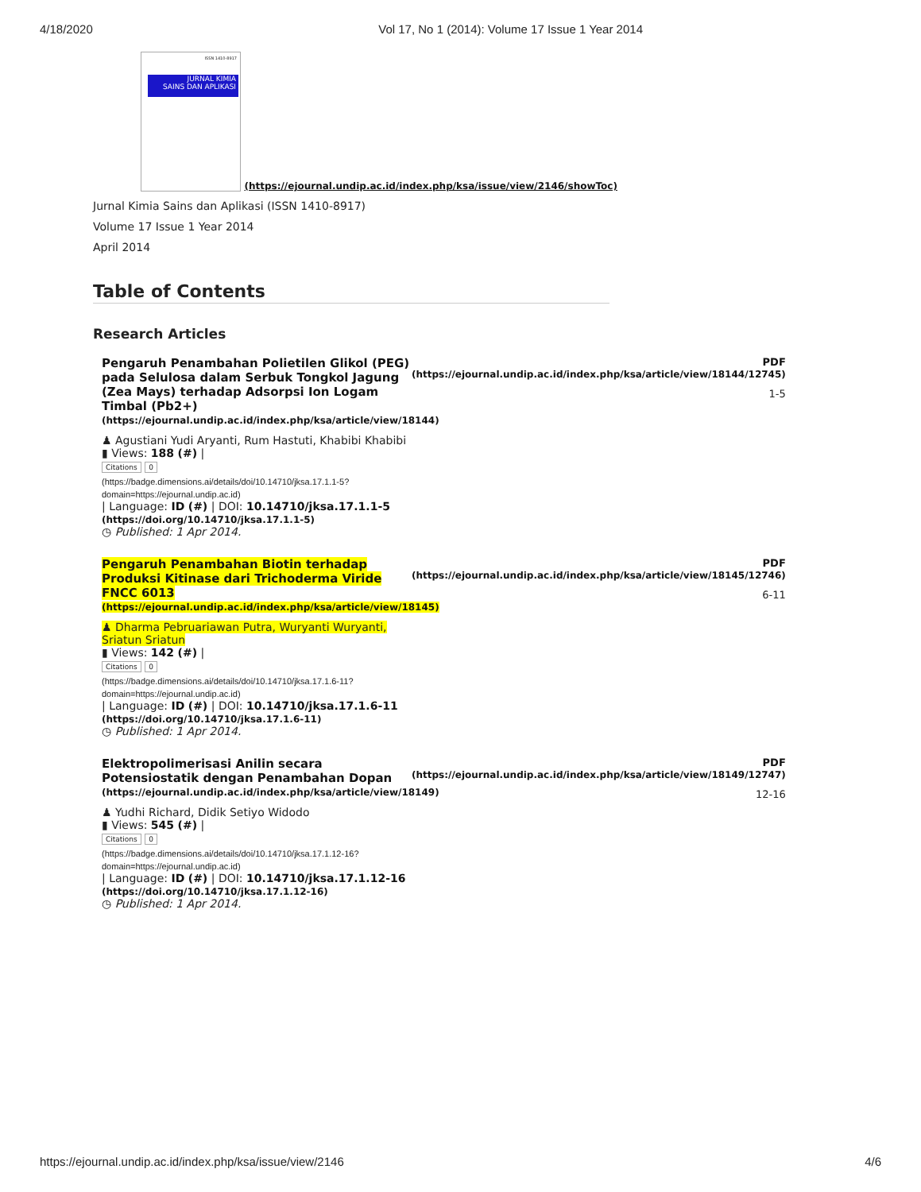4/18/2020 Vol 17, No 1 (2014): Volume 17 Issue 1 Year 2014
ISSN 1410-8917
JURNAL KIMIA
SAINS DAN APLIKASI
(https://ejournal.undip.ac.id/index.php/ksa/issue/view/2146/showToc)
Jurnal Kimia Sains dan Aplikasi (ISSN 1410-8917)
Volume 17 Issue 1 Year 2014
April 2014
Table of Contents
Research Articles
Pengaruh Penambahan Polietilen Glikol (PEG) pada Selulosa dalam Serbuk Tongkol Jagung (Zea Mays) terhadap Adsorpsi Ion Logam Timbal (Pb2+) (https://ejournal.undip.ac.id/index.php/ksa/article/view/18144)
♟ Agustiani Yudi Aryanti, Rum Hastuti, Khabibi Khabibi
▮ Views: 188 (#) |
Citations 0
(https://badge.dimensions.ai/details/doi/10.14710/jksa.17.1.1-5? domain=https://ejournal.undip.ac.id)
| Language: ID (#) | DOI: 10.14710/jksa.17.1.1-5 (https://doi.org/10.14710/jksa.17.1.1-5)
◷ Published: 1 Apr 2014.
PDF
(https://ejournal.undip.ac.id/index.php/ksa/article/view/18144/12745)
1-5
Pengaruh Penambahan Biotin terhadap Produksi Kitinase dari Trichoderma Viride FNCC 6013 (https://ejournal.undip.ac.id/index.php/ksa/article/view/18145)
♟ Dharma Pebruariawan Putra, Wuryanti Wuryanti, Sriatun Sriatun
▮ Views: 142 (#) |
Citations 0
(https://badge.dimensions.ai/details/doi/10.14710/jksa.17.1.6-11? domain=https://ejournal.undip.ac.id)
| Language: ID (#) | DOI: 10.14710/jksa.17.1.6-11 (https://doi.org/10.14710/jksa.17.1.6-11)
◷ Published: 1 Apr 2014.
PDF
(https://ejournal.undip.ac.id/index.php/ksa/article/view/18145/12746)
6-11
Elektropolimerisasi Anilin secara Potensiostatik dengan Penambahan Dopan (https://ejournal.undip.ac.id/index.php/ksa/article/view/18149)
♟ Yudhi Richard, Didik Setiyo Widodo
▮ Views: 545 (#) |
Citations 0
(https://badge.dimensions.ai/details/doi/10.14710/jksa.17.1.12-16? domain=https://ejournal.undip.ac.id)
| Language: ID (#) | DOI: 10.14710/jksa.17.1.12-16 (https://doi.org/10.14710/jksa.17.1.12-16)
◷ Published: 1 Apr 2014.
PDF
(https://ejournal.undip.ac.id/index.php/ksa/article/view/18149/12747)
12-16
https://ejournal.undip.ac.id/index.php/ksa/issue/view/2146 4/6